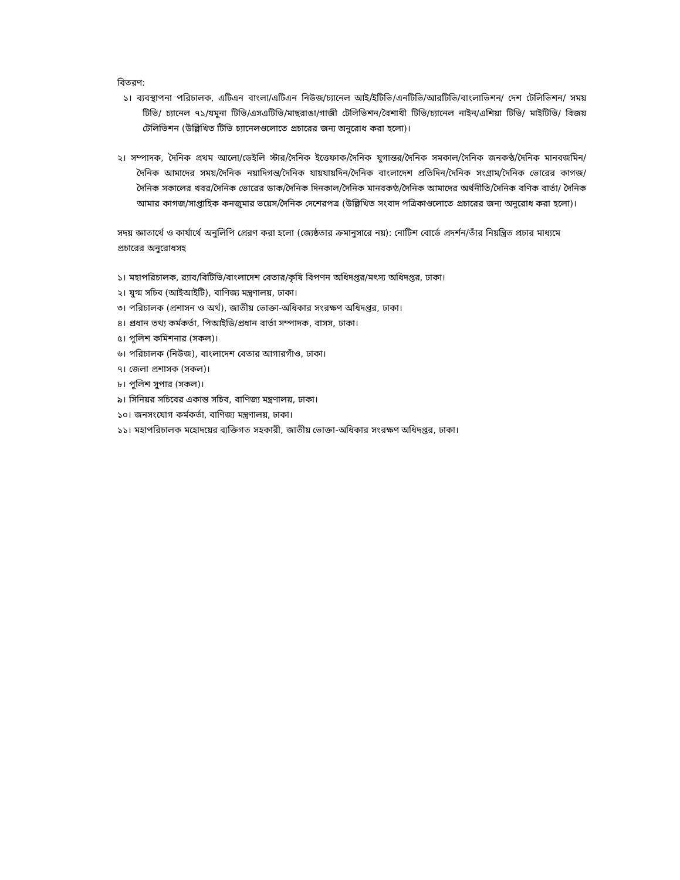বিতরণ:
১। ব্যবস্থাপনা পরিচালক, এটিএন বাংলা/এটিএন নিউজ/চ্যানেল আই/ইটিভি/এনটিভি/আরটিভি/বাংলাভিশন/ দেশ টেলিভিশন/ সময় টিভি/ চ্যানেল ৭১/যমুনা টিভি/এসএটিভি/মাছরাঙা/গাজী টেলিভিশন/বৈশাখী টিভি/চ্যানেল নাইন/এশিয়া টিভি/ মাইটিভি/ বিজয় টেলিভিশন (উল্লিখিত টিভি চ্যানেলগুলোতে প্রচারের জন্য অনুরোধ করা হলো)।
২। সম্পাদক, দৈনিক প্রথম আলো/ডেইলি স্টার/দৈনিক ইত্তেফাক/দৈনিক যুগান্তর/দৈনিক সমকাল/দৈনিক জনকণ্ঠ/দৈনিক মানবজমিন/ দৈনিক আমাদের সময়/দৈনিক নয়াদিগন্ত/দৈনিক যায়যায়দিন/দৈনিক বাংলাদেশ প্রতিদিন/দৈনিক সংগ্রাম/দৈনিক ভোরের কাগজ/ দৈনিক সকালের খবর/দৈনিক ভোরের ডাক/দৈনিক দিনকাল/দৈনিক মানবকণ্ঠ/দৈনিক আমাদের অর্থনীতি/দৈনিক বণিক বার্তা/ দৈনিক আমার কাগজ/সাপ্তাহিক কনজুমার ভয়েস/দৈনিক দেশেরপত্র (উল্লিখিত সংবাদ পত্রিকাগুলোতে প্রচারের জন্য অনুরোধ করা হলো)।
সদয় জ্ঞাতার্থে ও কার্যার্থে অনুলিপি প্রেরণ করা হলো (জ্যেষ্ঠতার ক্রমানুসারে নয়): নোটিশ বোর্ডে প্রদর্শন/তাঁর নিয়ন্ত্রিত প্রচার মাধ্যমে প্রচারের অনুরোধসহ
১। মহাপরিচালক, র‍্যাব/বিটিভি/বাংলাদেশ বেতার/কৃষি বিপণন অধিদপ্তর/মৎস্য অধিদপ্তর, ঢাকা।
২। যুগ্ম সচিব (আইআইটি), বাণিজ্য মন্ত্রণালয়, ঢাকা।
৩। পরিচালক (প্রশাসন ও অর্থ), জাতীয় ভোক্তা-অধিকার সংরক্ষণ অধিদপ্তর, ঢাকা।
৪। প্রধান তথ্য কর্মকর্তা, পিআইডি/প্রধান বার্তা সম্পাদক, বাসস, ঢাকা।
৫। পুলিশ কমিশনার (সকল)।
৬। পরিচালক (নিউজ), বাংলাদেশ বেতার আগারগাঁও, ঢাকা।
৭। জেলা প্রশাসক (সকল)।
৮। পুলিশ সুপার (সকল)।
৯। সিনিয়র সচিবের একান্ত সচিব, বাণিজ্য মন্ত্রণালয়, ঢাকা।
১০। জনসংযোগ কর্মকর্তা, বাণিজ্য মন্ত্রণালয়, ঢাকা।
১১। মহাপরিচালক মহোদয়ের ব্যক্তিগত সহকারী, জাতীয় ভোক্তা-অধিকার সংরক্ষণ অধিদপ্তর, ঢাকা।